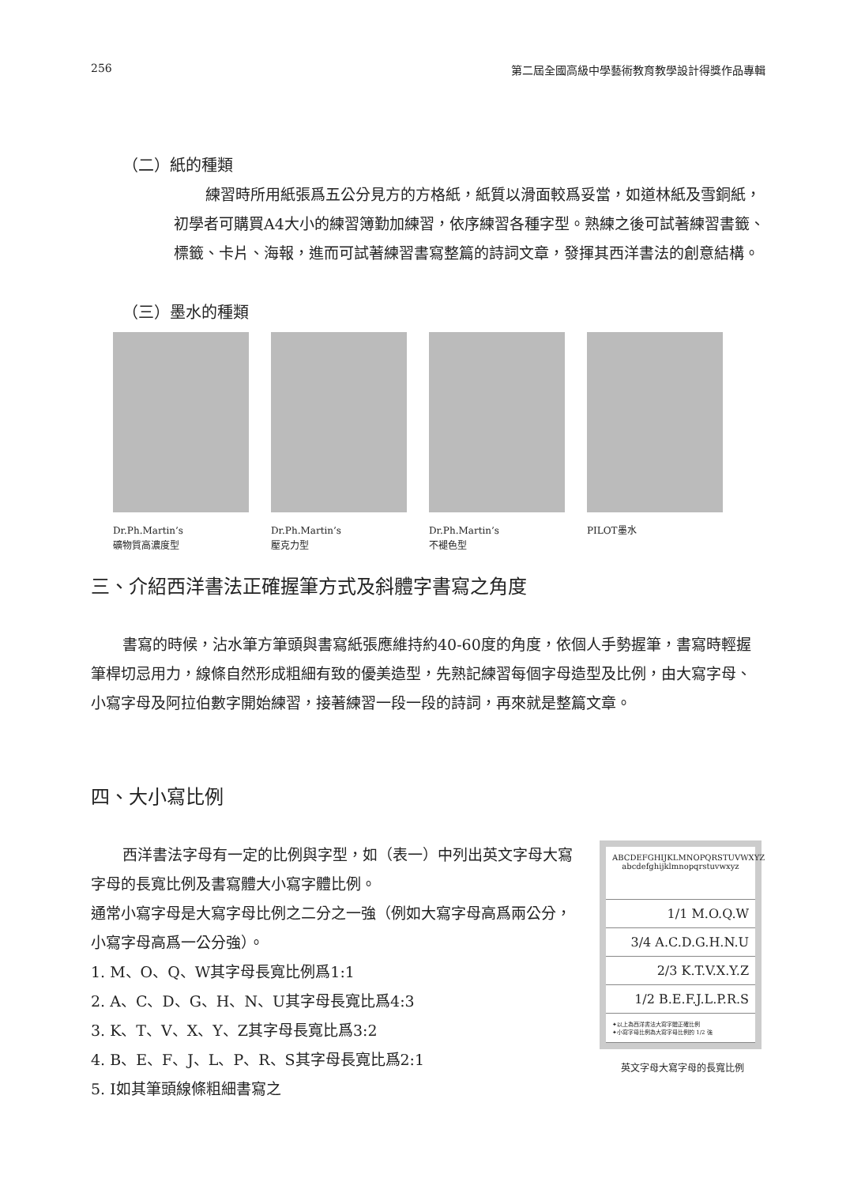256 第二屆全國高級中學藝術教育教學設計得獎作品專輯
（二）紙的種類
練習時所用紙張爲五公分見方的方格紙，紙質以滑面較爲妥當，如道林紙及雪銅紙，初學者可購買A4大小的練習簿勤加練習，依序練習各種字型。熟練之後可試著練習書籤、標籤、卡片、海報，進而可試著練習書寫整篇的詩詞文章，發揮其西洋書法的創意結構。
（三）墨水的種類
Dr.Ph.Martin’s
礦物質高濃度型
Dr.Ph.Martin’s
壓克力型
Dr.Ph.Martin’s
不褪色型
PILOT墨水
三、介紹西洋書法正確握筆方式及斜體字書寫之角度
書寫的時候，沾水筆方筆頭與書寫紙張應維持約40-60度的角度，依個人手勢握筆，書寫時輕握筆桿切忌用力，線條自然形成粗細有致的優美造型，先熟記練習每個字母造型及比例，由大寫字母、小寫字母及阿拉伯數字開始練習，接著練習一段一段的詩詞，再來就是整篇文章。
四、大小寫比例
西洋書法字母有一定的比例與字型，如（表一）中列出英文字母大寫字母的長寬比例及書寫體大小寫字體比例。
通常小寫字母是大寫字母比例之二分之一強（例如大寫字母高爲兩公分，小寫字母高爲一公分強）。
1. M、O、Q、W其字母長寬比例爲1:1
2. A、C、D、G、H、N、U其字母長寬比爲4:3
3. K、T、V、X、Y、Z其字母長寬比爲3:2
4. B、E、F、J、L、P、R、S其字母長寬比爲2:1
5. I如其筆頭線條粗細書寫之
ABCDEFGHIJKLMNOPQRSTUVWXYZ
abcdefghijklmnopqrstuvwxyz
1/1 M.O.Q.W
3/4 A.C.D.G.H.N.U
2/3 K.T.V.X.Y.Z
1/2 B.E.F.J.L.P.R.S
✦以上為西洋書法大寫字體正確比例
✦小寫字母比例為大寫字母比例的 1/2 強
英文字母大寫字母的長寬比例